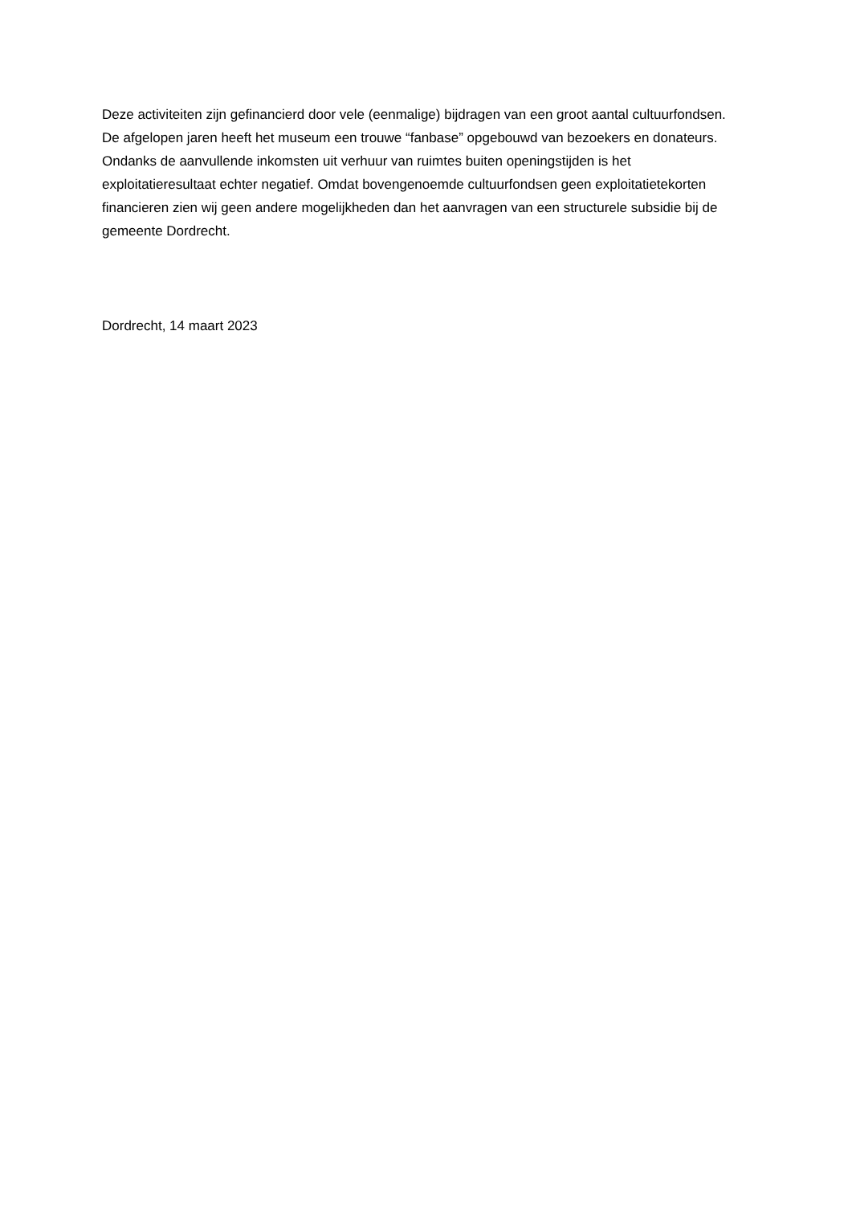Deze activiteiten zijn gefinancierd door vele (eenmalige) bijdragen van een groot aantal cultuurfondsen. De afgelopen jaren heeft het museum een trouwe “fanbase” opgebouwd van bezoekers en donateurs. Ondanks de aanvullende inkomsten uit verhuur van ruimtes buiten openingstijden is het exploitatieresultaat echter negatief. Omdat bovengenoemde cultuurfondsen geen exploitatietekorten financieren zien wij geen andere mogelijkheden dan het aanvragen van een structurele subsidie bij de gemeente Dordrecht.
Dordrecht, 14 maart 2023